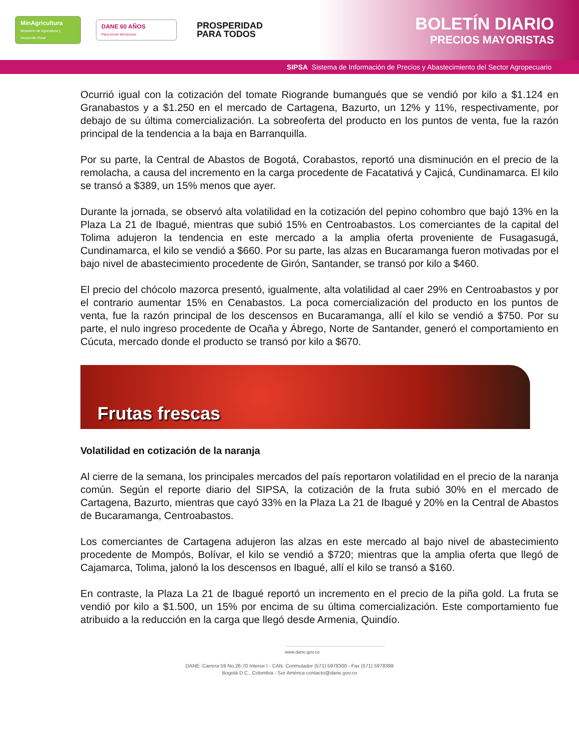MinAgricultura
Ministerio de Agricultura y Desarrollo Rural
DANE 60 AÑOS
Para tomar decisiones
PROSPERIDAD
PARA TODOS
BOLETÍN DIARIO
PRECIOS MAYORISTAS
SIPSA Sistema de Información de Precios y Abastecimiento del Sector Agropecuario
Ocurrió igual con la cotización del tomate Riogrande bumangués que se vendió por kilo a $1.124 en Granabastos y a $1.250 en el mercado de Cartagena, Bazurto, un 12% y 11%, respectivamente, por debajo de su última comercialización. La sobreoferta del producto en los puntos de venta, fue la razón principal de la tendencia a la baja en Barranquilla.
Por su parte, la Central de Abastos de Bogotá, Corabastos, reportó una disminución en el precio de la remolacha, a causa del incremento en la carga procedente de Facatativá y Cajicá, Cundinamarca. El kilo se transó a $389, un 15% menos que ayer.
Durante la jornada, se observó alta volatilidad en la cotización del pepino cohombro que bajó 13% en la Plaza La 21 de Ibagué, mientras que subió 15% en Centroabastos. Los comerciantes de la capital del Tolima adujeron la tendencia en este mercado a la amplia oferta proveniente de Fusagasugá, Cundinamarca, el kilo se vendió a $660. Por su parte, las alzas en Bucaramanga fueron motivadas por el bajo nivel de abastecimiento procedente de Girón, Santander, se transó por kilo a $460.
El precio del chócolo mazorca presentó, igualmente, alta volatilidad al caer 29% en Centroabastos y por el contrario aumentar 15% en Cenabastos. La poca comercialización del producto en los puntos de venta, fue la razón principal de los descensos en Bucaramanga, allí el kilo se vendió a $750. Por su parte, el nulo ingreso procedente de Ocaña y Ábrego, Norte de Santander, generó el comportamiento en Cúcuta, mercado donde el producto se transó por kilo a $670.
Frutas frescas
Volatilidad en cotización de la naranja
Al cierre de la semana, los principales mercados del país reportaron volatilidad en el precio de la naranja común. Según el reporte diario del SIPSA, la cotización de la fruta subió 30% en el mercado de Cartagena, Bazurto, mientras que cayó 33% en la Plaza La 21 de Ibagué y 20% en la Central de Abastos de Bucaramanga, Centroabastos.
Los comerciantes de Cartagena adujeron las alzas en este mercado al bajo nivel de abastecimiento procedente de Mompós, Bolívar, el kilo se vendió a $720; mientras que la amplia oferta que llegó de Cajamarca, Tolima, jalonó la los descensos en Ibagué, allí el kilo se transó a $160.
En contraste, la Plaza La 21 de Ibagué reportó un incremento en el precio de la piña gold. La fruta se vendió por kilo a $1.500, un 15% por encima de su última comercialización. Este comportamiento fue atribuido a la reducción en la carga que llegó desde Armenia, Quindío.
www.dane.gov.co
DANE: Carrera 59 No.26-70 Interior I - CAN. Conmutador (571) 5978300 - Fax (571) 5978399
Bogotá D.C., Colombia - Sur América contacto@dane.gov.co